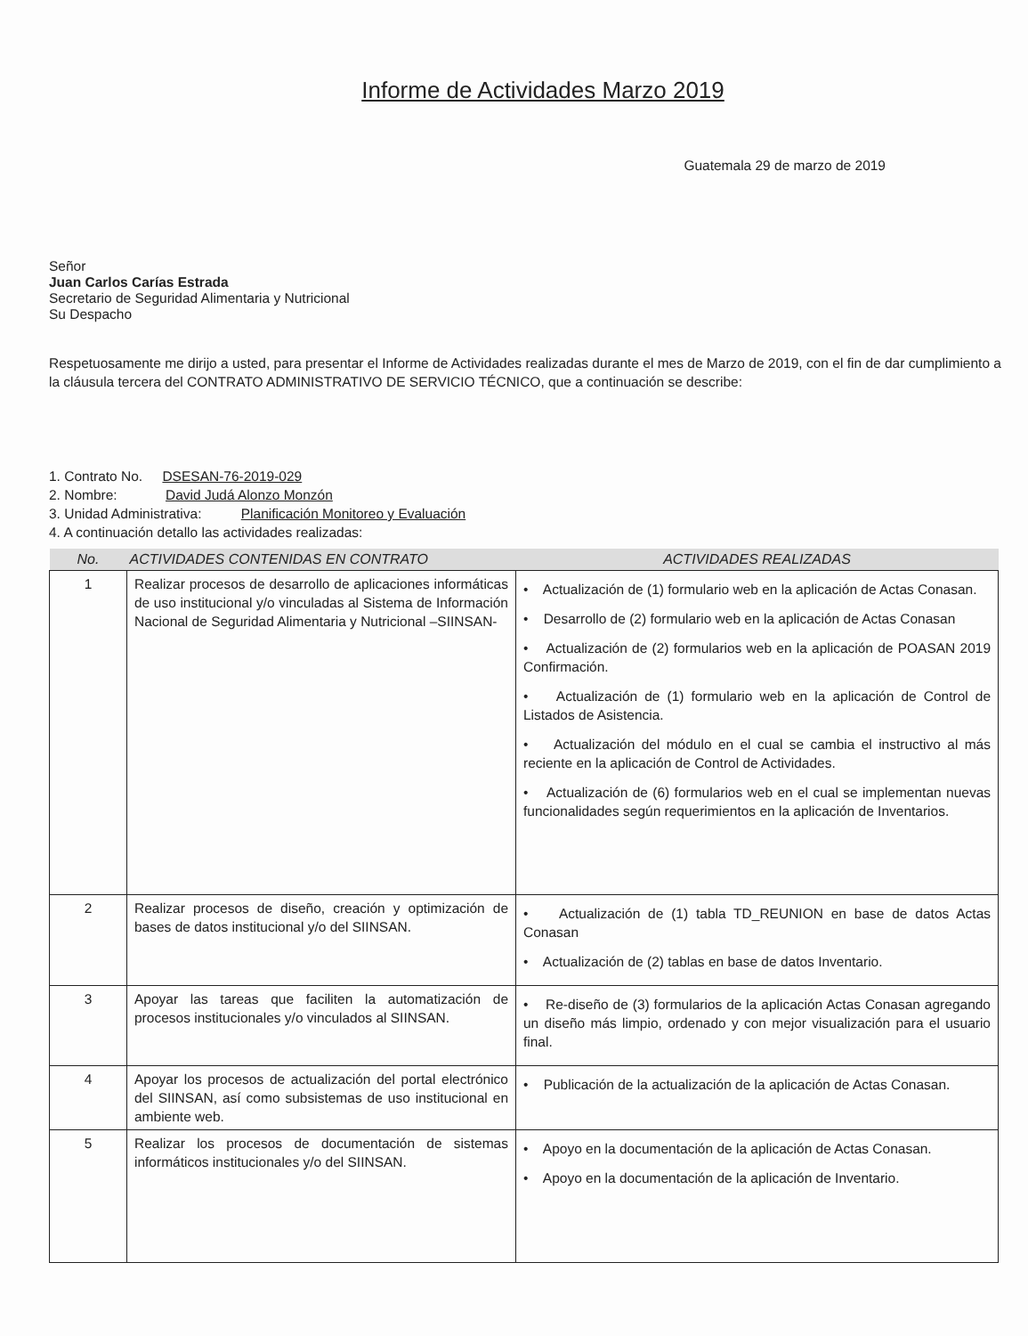Informe de Actividades Marzo 2019
Guatemala 29 de marzo de 2019
Señor
Juan Carlos Carías Estrada
Secretario de Seguridad Alimentaria y Nutricional
Su Despacho
Respetuosamente me dirijo a usted, para presentar el Informe de Actividades realizadas durante el mes de Marzo de 2019, con el fin de dar cumplimiento a la cláusula tercera del CONTRATO ADMINISTRATIVO DE SERVICIO TÉCNICO, que a continuación se describe:
1. Contrato No. DSESAN-76-2019-029
2. Nombre: David Judá Alonzo Monzón
3. Unidad Administrativa: Planificación Monitoreo y Evaluación
4. A continuación detallo las actividades realizadas:
| No. | ACTIVIDADES CONTENIDAS EN CONTRATO | ACTIVIDADES REALIZADAS |
| --- | --- | --- |
| 1 | Realizar procesos de desarrollo de aplicaciones informáticas de uso institucional y/o vinculadas al Sistema de Información Nacional de Seguridad Alimentaria y Nutricional –SIINSAN- | • Actualización de (1) formulario web en la aplicación de Actas Conasan. • Desarrollo de (2) formulario web en la aplicación de Actas Conasan • Actualización de (2) formularios web en la aplicación de POASAN 2019 Confirmación. • Actualización de (1) formulario web en la aplicación de Control de Listados de Asistencia. • Actualización del módulo en el cual se cambia el instructivo al más reciente en la aplicación de Control de Actividades. • Actualización de (6) formularios web en el cual se implementan nuevas funcionalidades según requerimientos en la aplicación de Inventarios. |
| 2 | Realizar procesos de diseño, creación y optimización de bases de datos institucional y/o del SIINSAN. | • Actualización de (1) tabla TD_REUNION en base de datos Actas Conasan • Actualización de (2) tablas en base de datos Inventario. |
| 3 | Apoyar las tareas que faciliten la automatización de procesos institucionales y/o vinculados al SIINSAN. | • Re-diseño de (3) formularios de la aplicación Actas Conasan agregando un diseño más limpio, ordenado y con mejor visualización para el usuario final. |
| 4 | Apoyar los procesos de actualización del portal electrónico del SIINSAN, así como subsistemas de uso institucional en ambiente web. | • Publicación de la actualización de la aplicación de Actas Conasan. |
| 5 | Realizar los procesos de documentación de sistemas informáticos institucionales y/o del SIINSAN. | • Apoyo en la documentación de la aplicación de Actas Conasan. • Apoyo en la documentación de la aplicación de Inventario. |